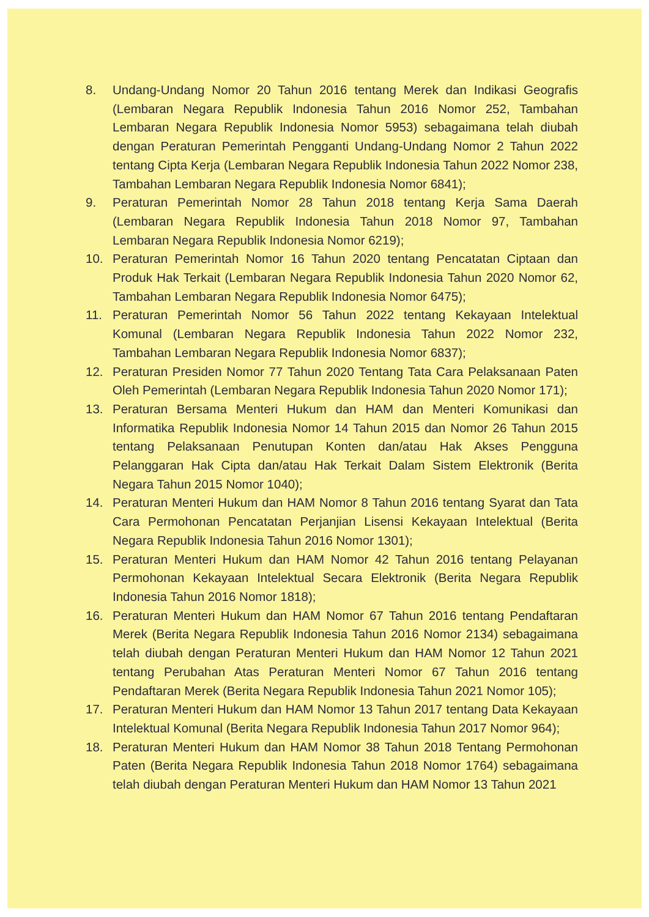8. Undang-Undang Nomor 20 Tahun 2016 tentang Merek dan Indikasi Geografis (Lembaran Negara Republik Indonesia Tahun 2016 Nomor 252, Tambahan Lembaran Negara Republik Indonesia Nomor 5953) sebagaimana telah diubah dengan Peraturan Pemerintah Pengganti Undang-Undang Nomor 2 Tahun 2022 tentang Cipta Kerja (Lembaran Negara Republik Indonesia Tahun 2022 Nomor 238, Tambahan Lembaran Negara Republik Indonesia Nomor 6841);
9. Peraturan Pemerintah Nomor 28 Tahun 2018 tentang Kerja Sama Daerah (Lembaran Negara Republik Indonesia Tahun 2018 Nomor 97, Tambahan Lembaran Negara Republik Indonesia Nomor 6219);
10. Peraturan Pemerintah Nomor 16 Tahun 2020 tentang Pencatatan Ciptaan dan Produk Hak Terkait (Lembaran Negara Republik Indonesia Tahun 2020 Nomor 62, Tambahan Lembaran Negara Republik Indonesia Nomor 6475);
11. Peraturan Pemerintah Nomor 56 Tahun 2022 tentang Kekayaan Intelektual Komunal (Lembaran Negara Republik Indonesia Tahun 2022 Nomor 232, Tambahan Lembaran Negara Republik Indonesia Nomor 6837);
12. Peraturan Presiden Nomor 77 Tahun 2020 Tentang Tata Cara Pelaksanaan Paten Oleh Pemerintah (Lembaran Negara Republik Indonesia Tahun 2020 Nomor 171);
13. Peraturan Bersama Menteri Hukum dan HAM dan Menteri Komunikasi dan Informatika Republik Indonesia Nomor 14 Tahun 2015 dan Nomor 26 Tahun 2015 tentang Pelaksanaan Penutupan Konten dan/atau Hak Akses Pengguna Pelanggaran Hak Cipta dan/atau Hak Terkait Dalam Sistem Elektronik (Berita Negara Tahun 2015 Nomor 1040);
14. Peraturan Menteri Hukum dan HAM Nomor 8 Tahun 2016 tentang Syarat dan Tata Cara Permohonan Pencatatan Perjanjian Lisensi Kekayaan Intelektual (Berita Negara Republik Indonesia Tahun 2016 Nomor 1301);
15. Peraturan Menteri Hukum dan HAM Nomor 42 Tahun 2016 tentang Pelayanan Permohonan Kekayaan Intelektual Secara Elektronik (Berita Negara Republik Indonesia Tahun 2016 Nomor 1818);
16. Peraturan Menteri Hukum dan HAM Nomor 67 Tahun 2016 tentang Pendaftaran Merek (Berita Negara Republik Indonesia Tahun 2016 Nomor 2134) sebagaimana telah diubah dengan Peraturan Menteri Hukum dan HAM Nomor 12 Tahun 2021 tentang Perubahan Atas Peraturan Menteri Nomor 67 Tahun 2016 tentang Pendaftaran Merek (Berita Negara Republik Indonesia Tahun 2021 Nomor 105);
17. Peraturan Menteri Hukum dan HAM Nomor 13 Tahun 2017 tentang Data Kekayaan Intelektual Komunal (Berita Negara Republik Indonesia Tahun 2017 Nomor 964);
18. Peraturan Menteri Hukum dan HAM Nomor 38 Tahun 2018 Tentang Permohonan Paten (Berita Negara Republik Indonesia Tahun 2018 Nomor 1764) sebagaimana telah diubah dengan Peraturan Menteri Hukum dan HAM Nomor 13 Tahun 2021